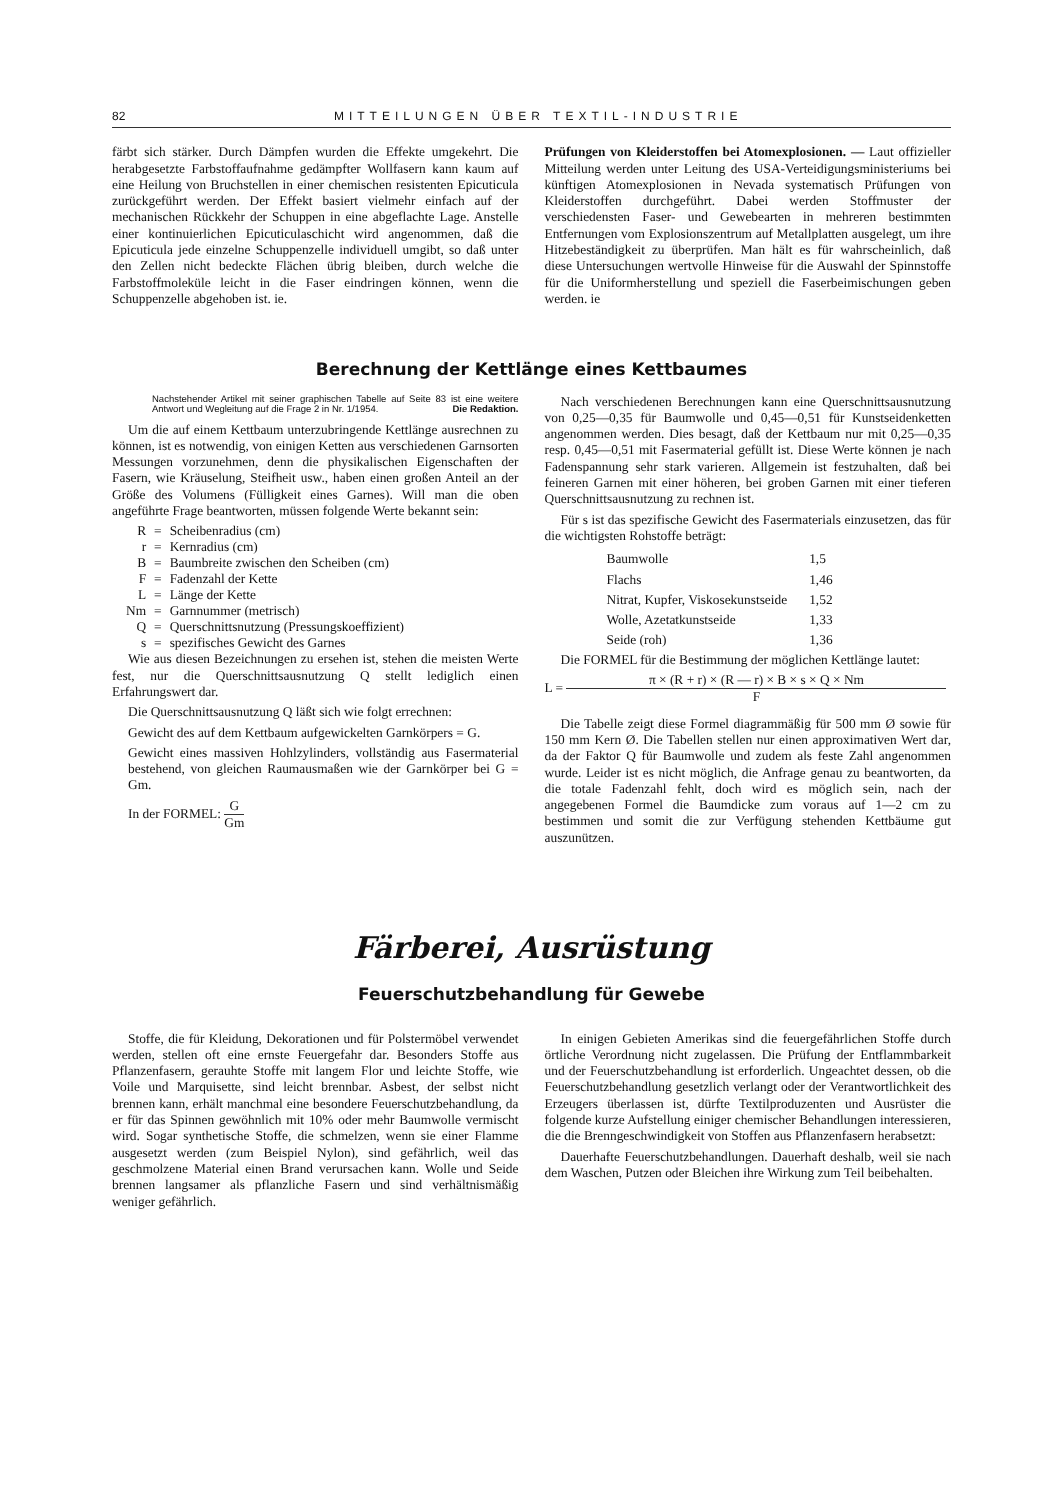82 MITTEILUNGEN ÜBER TEXTIL-INDUSTRIE
färbt sich stärker. Durch Dämpfen wurden die Effekte umgekehrt. Die herabgesetzte Farbstoffaufnahme gedämpfter Wollfasern kann kaum auf eine Heilung von Bruchstellen in einer chemischen resistenten Epicuticula zurückgeführt werden. Der Effekt basiert vielmehr einfach auf der mechanischen Rückkehr der Schuppen in eine abgeflachte Lage. Anstelle einer kontinuierlichen Epicuticulaschicht wird angenommen, daß die Epicuticula jede einzelne Schuppenzelle individuell umgibt, so daß unter den Zellen nicht bedeckte Flächen übrig bleiben, durch welche die Farbstoffmoleküle leicht in die Faser eindringen können, wenn die Schuppenzelle abgehoben ist. ie.
Prüfungen von Kleiderstoffen bei Atomexplosionen. — Laut offizieller Mitteilung werden unter Leitung des USA-Verteidigungsministeriums bei künftigen Atomexplosionen in Nevada systematisch Prüfungen von Kleiderstoffen durchgeführt. Dabei werden Stoffmuster der verschiedensten Faser- und Gewebearten in mehreren bestimmten Entfernungen vom Explosionszentrum auf Metallplatten ausgelegt, um ihre Hitzebeständigkeit zu überprüfen. Man hält es für wahrscheinlich, daß diese Untersuchungen wertvolle Hinweise für die Auswahl der Spinnstoffe für die Uniformherstellung und speziell die Faserbeimischungen geben werden. ie
Berechnung der Kettlänge eines Kettbaumes
Nachstehender Artikel mit seiner graphischen Tabelle auf Seite 83 ist eine weitere Antwort und Wegleitung auf die Frage 2 in Nr. 1/1954. Die Redaktion.
Um die auf einem Kettbaum unterzubringende Kettlänge ausrechnen zu können, ist es notwendig, von einigen Ketten aus verschiedenen Garnsorten Messungen vorzunehmen, denn die physikalischen Eigenschaften der Fasern, wie Kräuselung, Steifheit usw., haben einen großen Anteil an der Größe des Volumens (Fülligkeit eines Garnes). Will man die oben angeführte Frage beantworten, müssen folgende Werte bekannt sein:
| R | = | Scheibenradius (cm) |
| r | = | Kernradius (cm) |
| B | = | Baumbreite zwischen den Scheiben (cm) |
| F | = | Fadenzahl der Kette |
| L | = | Länge der Kette |
| Nm | = | Garnnummer (metrisch) |
| Q | = | Querschnittsnutzung (Pressungskoeffizient) |
| s | = | spezifisches Gewicht des Garnes |
Wie aus diesen Bezeichnungen zu ersehen ist, stehen die meisten Werte fest, nur die Querschnittsausnutzung Q stellt lediglich einen Erfahrungswert dar.
Die Querschnittsausnutzung Q läßt sich wie folgt errechnen:
Gewicht des auf dem Kettbaum aufgewickelten Garnkörpers = G.
Gewicht eines massiven Hohlzylinders, vollständig aus Fasermaterial bestehend, von gleichen Raumausmaßen wie der Garnkörper bei G = Gm.
In der FORMEL: G Gm
Nach verschiedenen Berechnungen kann eine Querschnittsausnutzung von 0,25—0,35 für Baumwolle und 0,45—0,51 für Kunstseidenketten angenommen werden. Dies besagt, daß der Kettbaum nur mit 0,25—0,35 resp. 0,45—0,51 mit Fasermaterial gefüllt ist. Diese Werte können je nach Fadenspannung sehr stark varieren. Allgemein ist festzuhalten, daß bei feineren Garnen mit einer höheren, bei groben Garnen mit einer tieferen Querschnittsausnutzung zu rechnen ist.
Für s ist das spezifische Gewicht des Fasermaterials einzusetzen, das für die wichtigsten Rohstoffe beträgt:
| Baumwolle | 1,5 |
| Flachs | 1,46 |
| Nitrat, Kupfer, Viskosekunstseide | 1,52 |
| Wolle, Azetatkunstseide | 1,33 |
| Seide (roh) | 1,36 |
Die FORMEL für die Bestimmung der möglichen Kettlänge lautet:
L = π × (R + r) × (R — r) × B × s × Q × Nm F
Die Tabelle zeigt diese Formel diagrammäßig für 500 mm Ø sowie für 150 mm Kern Ø. Die Tabellen stellen nur einen approximativen Wert dar, da der Faktor Q für Baumwolle und zudem als feste Zahl angenommen wurde. Leider ist es nicht möglich, die Anfrage genau zu beantworten, da die totale Fadenzahl fehlt, doch wird es möglich sein, nach der angegebenen Formel die Baumdicke zum voraus auf 1—2 cm zu bestimmen und somit die zur Verfügung stehenden Kettbäume gut auszunützen.
Färberei, Ausrüstung
Feuerschutzbehandlung für Gewebe
Stoffe, die für Kleidung, Dekorationen und für Polstermöbel verwendet werden, stellen oft eine ernste Feuergefahr dar. Besonders Stoffe aus Pflanzenfasern, gerauhte Stoffe mit langem Flor und leichte Stoffe, wie Voile und Marquisette, sind leicht brennbar. Asbest, der selbst nicht brennen kann, erhält manchmal eine besondere Feuerschutzbehandlung, da er für das Spinnen gewöhnlich mit 10% oder mehr Baumwolle vermischt wird. Sogar synthetische Stoffe, die schmelzen, wenn sie einer Flamme ausgesetzt werden (zum Beispiel Nylon), sind gefährlich, weil das geschmolzene Material einen Brand verursachen kann. Wolle und Seide brennen langsamer als pflanzliche Fasern und sind verhältnismäßig weniger gefährlich.
In einigen Gebieten Amerikas sind die feuergefährlichen Stoffe durch örtliche Verordnung nicht zugelassen. Die Prüfung der Entflammbarkeit und der Feuerschutzbehandlung ist erforderlich. Ungeachtet dessen, ob die Feuerschutzbehandlung gesetzlich verlangt oder der Verantwortlichkeit des Erzeugers überlassen ist, dürfte Textilproduzenten und Ausrüster die folgende kurze Aufstellung einiger chemischer Behandlungen interessieren, die die Brenngeschwindigkeit von Stoffen aus Pflanzenfasern herabsetzt:
Dauerhafte Feuerschutzbehandlungen. Dauerhaft deshalb, weil sie nach dem Waschen, Putzen oder Bleichen ihre Wirkung zum Teil beibehalten.